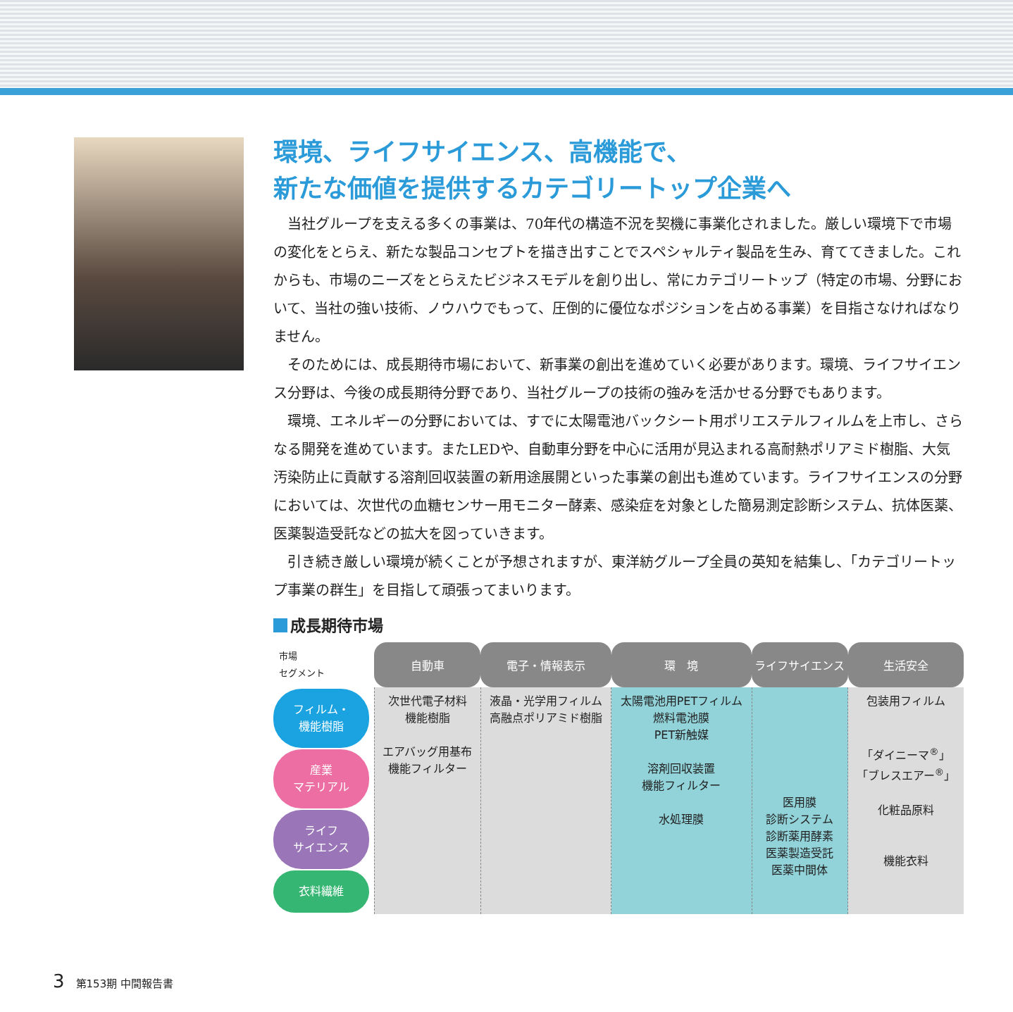環境、ライフサイエンス、高機能で、
新たな価値を提供するカテゴリートップ企業へ
当社グループを支える多くの事業は、70年代の構造不況を契機に事業化されました。厳しい環境下で市場の変化をとらえ、新たな製品コンセプトを描き出すことでスペシャルティ製品を生み、育ててきました。これからも、市場のニーズをとらえたビジネスモデルを創り出し、常にカテゴリートップ（特定の市場、分野において、当社の強い技術、ノウハウでもって、圧倒的に優位なポジションを占める事業）を目指さなければなりません。
そのためには、成長期待市場において、新事業の創出を進めていく必要があります。環境、ライフサイエンス分野は、今後の成長期待分野であり、当社グループの技術の強みを活かせる分野でもあります。
環境、エネルギーの分野においては、すでに太陽電池バックシート用ポリエステルフィルムを上市し、さらなる開発を進めています。またLEDや、自動車分野を中心に活用が見込まれる高耐熱ポリアミド樹脂、大気汚染防止に貢献する溶剤回収装置の新用途展開といった事業の創出も進めています。ライフサイエンスの分野においては、次世代の血糖センサー用モニター酵素、感染症を対象とした簡易測定診断システム、抗体医薬、医薬製造受託などの拡大を図っていきます。
引き続き厳しい環境が続くことが予想されますが、東洋紡グループ全員の英知を結集し、「カテゴリートップ事業の群生」を目指して頑張ってまいります。
成長期待市場
| 市場 セグメント | 自動車 | 電子・情報表示 | 環 境 | ライフサイエンス | 生活安全 |
| フィルム・ 機能樹脂 産業 マテリアル ライフ サイエンス 衣料繊維 | 次世代電子材料 機能樹脂 エアバッグ用基布 機能フィルター | 液晶・光学用フィルム 高融点ポリアミド樹脂 | 太陽電池用PETフィルム 燃料電池膜 PET新触媒 溶剤回収装置 機能フィルター 水処理膜 | 医用膜 診断システム 診断薬用酵素 医薬製造受託 医薬中間体 | 包装用フィルム 「ダイニーマ<sup>®</sup>」 「ブレスエアー<sup>®</sup>」 化粧品原料 機能衣料 |
3 第153期 中間報告書